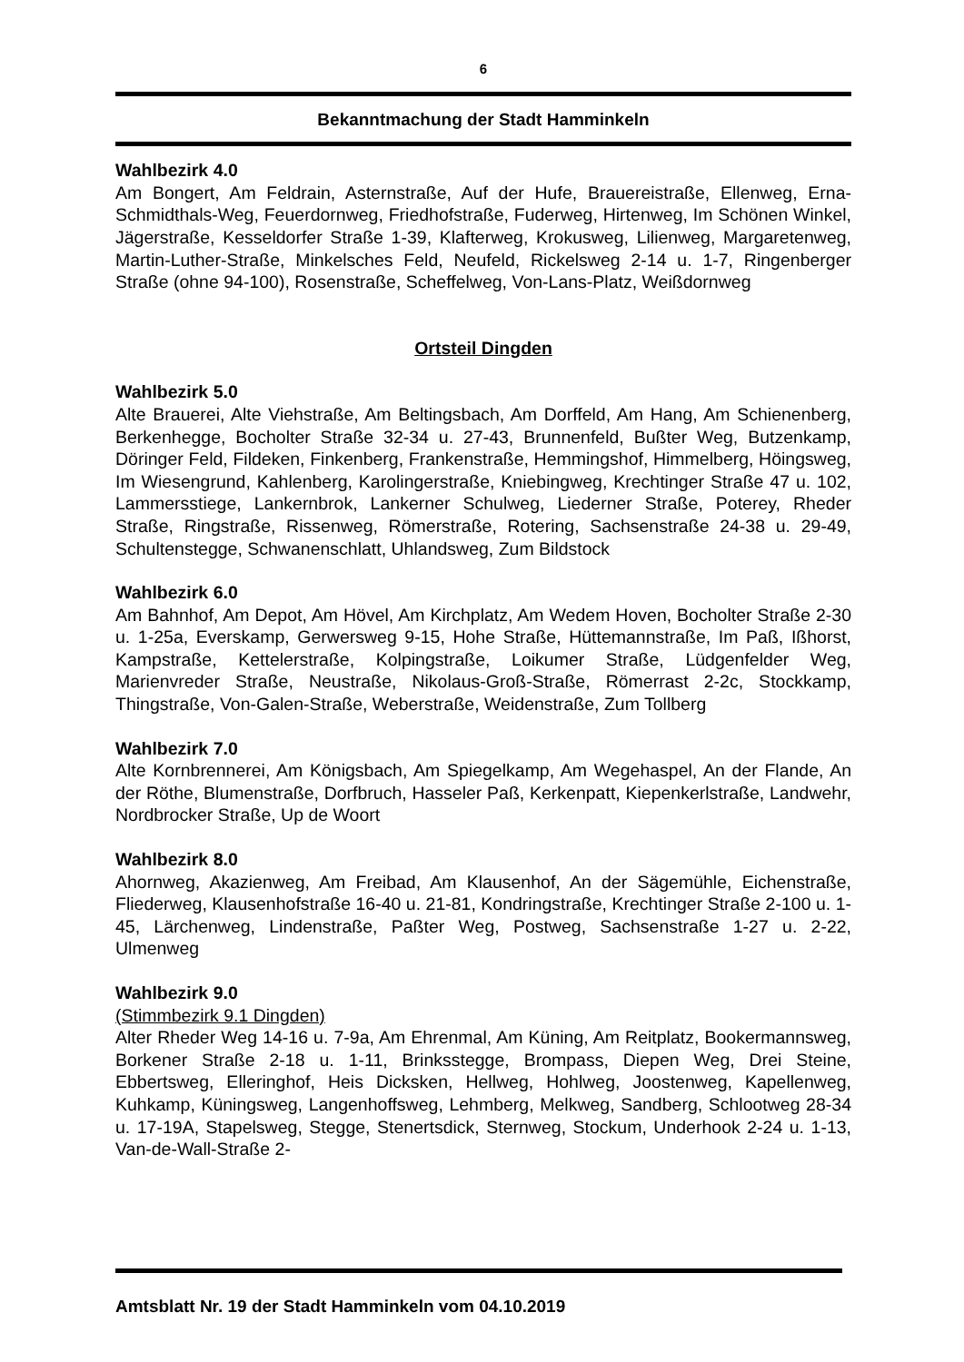6
Bekanntmachung der Stadt Hamminkeln
Wahlbezirk 4.0
Am Bongert, Am Feldrain, Asternstraße, Auf der Hufe, Brauereistraße, Ellenweg, Erna-Schmidthals-Weg, Feuerdornweg, Friedhofstraße, Fuderweg, Hirtenweg, Im Schönen Winkel, Jägerstraße, Kesseldorfer Straße 1-39, Klafterweg, Krokusweg, Lilienweg, Margaretenweg, Martin-Luther-Straße, Minkelsches Feld, Neufeld, Rickelsweg 2-14 u. 1-7, Ringenberger Straße (ohne 94-100), Rosenstraße, Scheffelweg, Von-Lans-Platz, Weißdornweg
Ortsteil Dingden
Wahlbezirk 5.0
Alte Brauerei, Alte Viehstraße, Am Beltingsbach, Am Dorffeld, Am Hang, Am Schienenberg, Berkenhegge, Bocholter Straße 32-34 u. 27-43, Brunnenfeld, Bußter Weg, Butzenkamp, Döringer Feld, Fildeken, Finkenberg, Frankenstraße, Hemmingshof, Himmelberg, Höingsweg, Im Wiesengrund, Kahlenberg, Karolingerstraße, Kniebingweg, Krechtinger Straße 47 u. 102, Lammersstiege, Lankernbrok, Lankerner Schulweg, Liederner Straße, Poterey, Rheder Straße, Ringstraße, Rissenweg, Römerstraße, Rotering, Sachsenstraße 24-38 u. 29-49, Schultenstegge, Schwanenschlatt, Uhlandsweg, Zum Bildstock
Wahlbezirk 6.0
Am Bahnhof, Am Depot, Am Hövel, Am Kirchplatz, Am Wedem Hoven, Bocholter Straße 2-30 u. 1-25a, Everskamp, Gerwersweg 9-15, Hohe Straße, Hüttemannstraße, Im Paß, Ißhorst, Kampstraße, Kettelerstraße, Kolpingstraße, Loikumer Straße, Lüdgenfelder Weg, Marienvreder Straße, Neustraße, Nikolaus-Groß-Straße, Römerrast 2-2c, Stockkamp, Thingstraße, Von-Galen-Straße, Weberstraße, Weidenstraße, Zum Tollberg
Wahlbezirk 7.0
Alte Kornbrennerei, Am Königsbach, Am Spiegelkamp, Am Wegehaspel, An der Flande, An der Röthe, Blumenstraße, Dorfbruch, Hasseler Paß, Kerkenpatt, Kiepenkerlstraße, Landwehr, Nordbrocker Straße, Up de Woort
Wahlbezirk 8.0
Ahornweg, Akazienweg, Am Freibad, Am Klausenhof, An der Sägemühle, Eichenstraße, Fliederweg, Klausenhofstraße 16-40 u. 21-81, Kondringstraße, Krechtinger Straße 2-100 u. 1-45, Lärchenweg, Lindenstraße, Paßter Weg, Postweg, Sachsenstraße 1-27 u. 2-22, Ulmenweg
Wahlbezirk 9.0
(Stimmbezirk 9.1 Dingden)
Alter Rheder Weg 14-16 u. 7-9a, Am Ehrenmal, Am Küning, Am Reitplatz, Bookermannsweg, Borkener Straße 2-18 u. 1-11, Brinksstegge, Brompass, Diepen Weg, Drei Steine, Ebbertsweg, Elleringhof, Heis Dicksken, Hellweg, Hohlweg, Joostenweg, Kapellenweg, Kuhkamp, Küningsweg, Langenhoffsweg, Lehmberg, Melkweg, Sandberg, Schlootweg 28-34 u. 17-19A, Stapelsweg, Stegge, Stenertsdick, Sternweg, Stockum, Underhook 2-24 u. 1-13, Van-de-Wall-Straße 2-
Amtsblatt Nr. 19 der Stadt Hamminkeln vom 04.10.2019